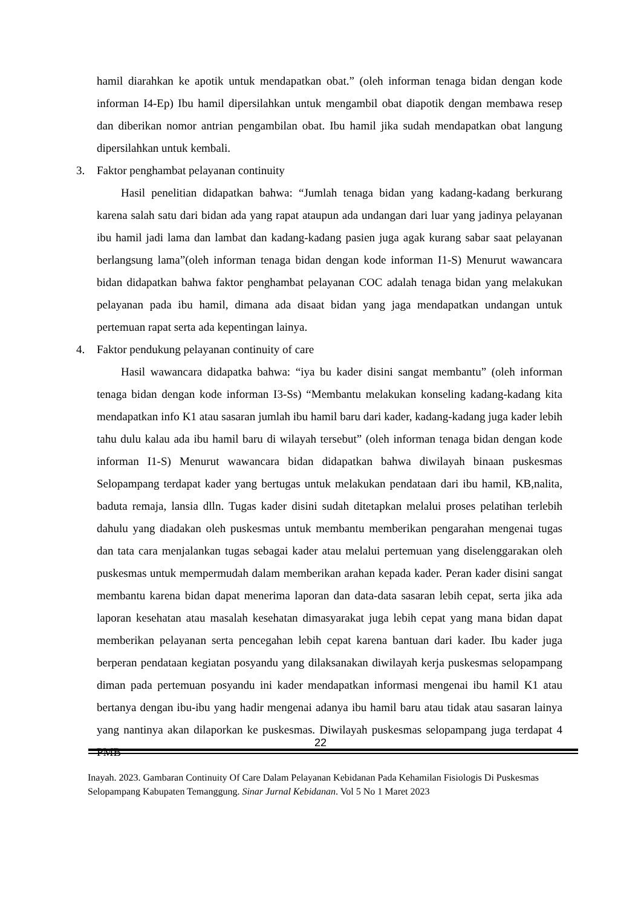hamil diarahkan ke apotik untuk mendapatkan obat.” (oleh informan tenaga bidan dengan kode informan I4-Ep) Ibu hamil dipersilahkan untuk mengambil obat diapotik dengan membawa resep dan diberikan nomor antrian pengambilan obat. Ibu hamil jika sudah mendapatkan obat langung dipersilahkan untuk kembali.
3. Faktor penghambat pelayanan continuity
Hasil penelitian didapatkan bahwa: “Jumlah tenaga bidan yang kadang-kadang berkurang karena salah satu dari bidan ada yang rapat ataupun ada undangan dari luar yang jadinya pelayanan ibu hamil jadi lama dan lambat dan kadang-kadang pasien juga agak kurang sabar saat pelayanan berlangsung lama”(oleh informan tenaga bidan dengan kode informan I1-S) Menurut wawancara bidan didapatkan bahwa faktor penghambat pelayanan COC adalah tenaga bidan yang melakukan pelayanan pada ibu hamil, dimana ada disaat bidan yang jaga mendapatkan undangan untuk pertemuan rapat serta ada kepentingan lainya.
4. Faktor pendukung pelayanan continuity of care
Hasil wawancara didapatka bahwa: “iya bu kader disini sangat membantu” (oleh informan tenaga bidan dengan kode informan I3-Ss) “Membantu melakukan konseling kadang-kadang kita mendapatkan info K1 atau sasaran jumlah ibu hamil baru dari kader, kadang-kadang juga kader lebih tahu dulu kalau ada ibu hamil baru di wilayah tersebut” (oleh informan tenaga bidan dengan kode informan I1-S) Menurut wawancara bidan didapatkan bahwa diwilayah binaan puskesmas Selopampang terdapat kader yang bertugas untuk melakukan pendataan dari ibu hamil, KB,nalita, baduta remaja, lansia dlln. Tugas kader disini sudah ditetapkan melalui proses pelatihan terlebih dahulu yang diadakan oleh puskesmas untuk membantu memberikan pengarahan mengenai tugas dan tata cara menjalankan tugas sebagai kader atau melalui pertemuan yang diselenggarakan oleh puskesmas untuk mempermudah dalam memberikan arahan kepada kader. Peran kader disini sangat membantu karena bidan dapat menerima laporan dan data-data sasaran lebih cepat, serta jika ada laporan kesehatan atau masalah kesehatan dimasyarakat juga lebih cepat yang mana bidan dapat memberikan pelayanan serta pencegahan lebih cepat karena bantuan dari kader. Ibu kader juga berperan pendataan kegiatan posyandu yang dilaksanakan diwilayah kerja puskesmas selopampang diman pada pertemuan posyandu ini kader mendapatkan informasi mengenai ibu hamil K1 atau bertanya dengan ibu-ibu yang hadir mengenai adanya ibu hamil baru atau tidak atau sasaran lainya yang nantinya akan dilaporkan ke puskesmas. Diwilayah puskesmas selopampang juga terdapat 4 PMB
22
Inayah. 2023. Gambaran Continuity Of Care Dalam Pelayanan Kebidanan Pada Kehamilan Fisiologis Di Puskesmas Selopampang Kabupaten Temanggung. Sinar Jurnal Kebidanan. Vol 5 No 1 Maret 2023